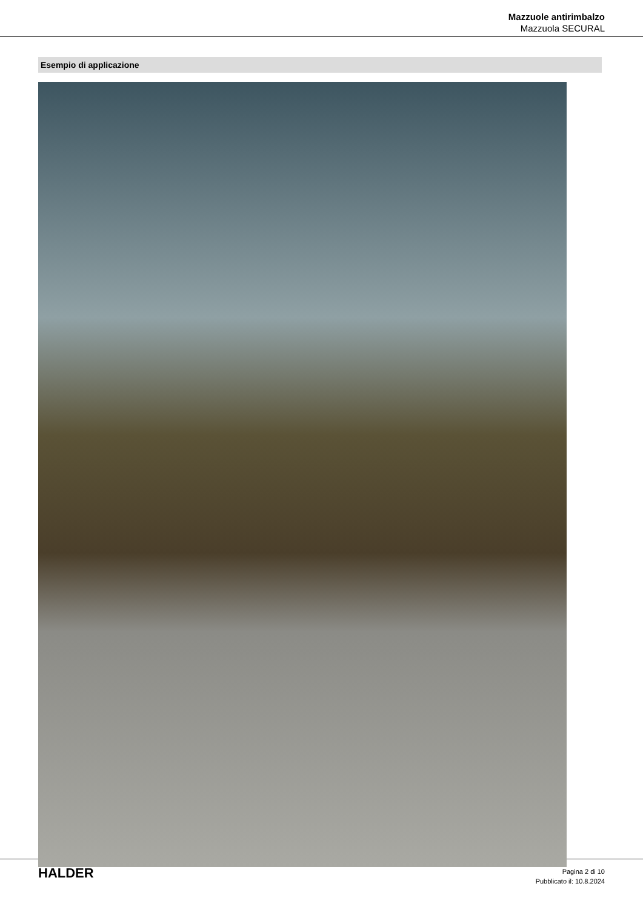Mazzuole antirimbalzo
Mazzuola SECURAL
Esempio di applicazione
HALDER
Pagina 2 di 10
Pubblicato il: 10.8.2024